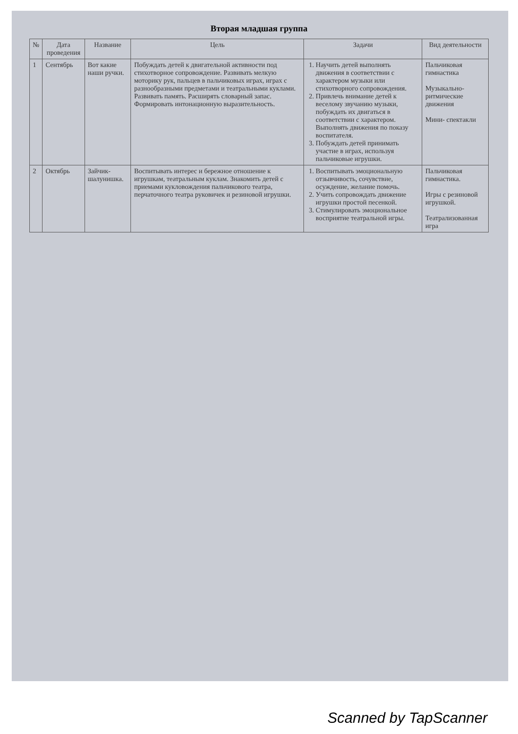Вторая младшая группа
| № | Дата проведения | Название | Цель | Задачи | Вид деятельности |
| --- | --- | --- | --- | --- | --- |
| 1 | Сентябрь | Вот какие наши ручки. | Побуждать детей к двигательной активности под стихотворное сопровождение. Развивать мелкую моторику рук, пальцев в пальчиковых играх, играх с разнообразными предметами и театральными куклами. Развивать память. Расширять словарный запас. Формировать интонационную выразительность. | 1. Научить детей выполнять движения в соответствии с характером музыки или стихотворного сопровождения. 2. Привлечь внимание детей к веселому звучанию музыки, побуждать их двигаться в соответствии с характером. Выполнять движения по показу воспитателя. 3. Побуждать детей принимать участие в играх, используя пальчиковые игрушки. | Пальчиковая гимнастика Музыкально-ритмические движения Мини- спектакли |
| 2 | Октябрь | Зайчик-шалунишка. | Воспитывать интерес и бережное отношение к игрушкам, театральным куклам. Знакомить детей с приемами кукловождения пальчикового театра, перчаточного театра руковичек и резиновой игрушки. | 1. Воспитывать эмоциональную отзывчивость, сочувствие, осуждение, желание помочь. 2. Учить сопровождать движение игрушки простой песенкой. 3. Стимулировать эмоциональное восприятие театральной игры. | Пальчиковая гимнастика. Игры с резиновой игрушкой. Театрализованная игра |
Scanned by TapScanner